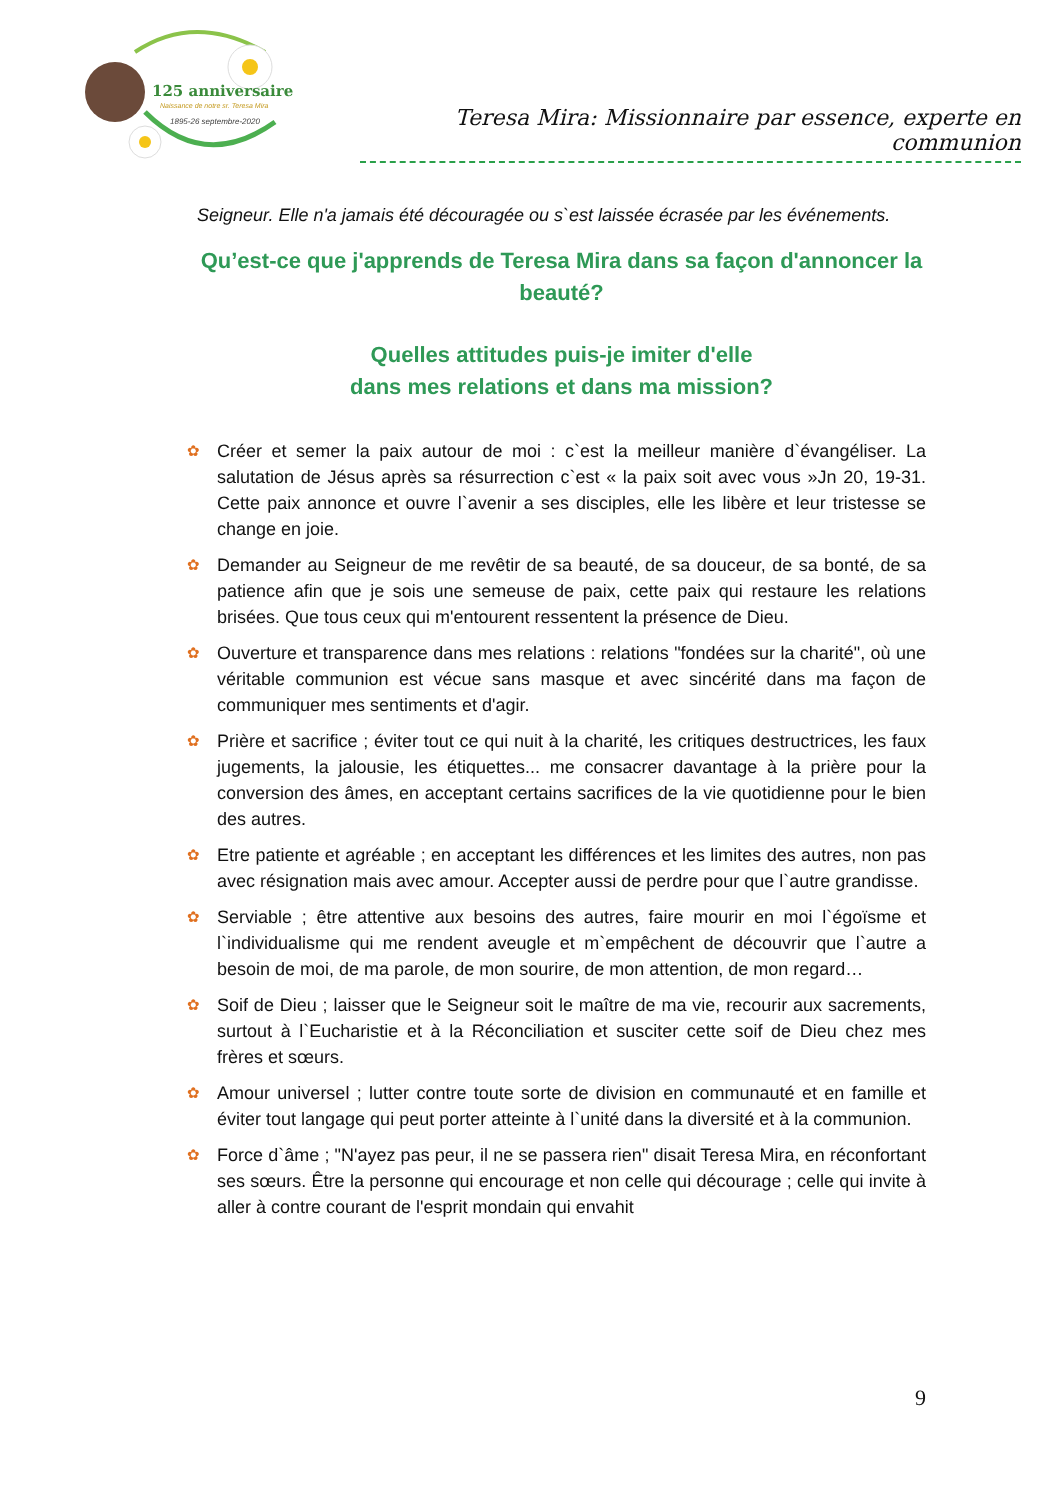125 anniversaire
Naissance de notre sr. Teresa Mira
1895-26 septembre-2020
Teresa Mira: Missionnaire par essence, experte en communion
Seigneur. Elle n'a jamais été découragée ou s`est laissée écrasée par les événements.
Qu’est-ce que j'apprends de Teresa Mira dans sa façon d'annoncer la beauté?
Quelles attitudes puis-je imiter d'elle
dans mes relations et dans ma mission?
✿ Créer et semer la paix autour de moi : c`est la meilleur manière d`évangéliser. La salutation de Jésus après sa résurrection c`est « la paix soit avec vous »Jn 20, 19-31. Cette paix annonce et ouvre l`avenir a ses disciples, elle les libère et leur tristesse se change en joie.
✿ Demander au Seigneur de me revêtir de sa beauté, de sa douceur, de sa bonté, de sa patience afin que je sois une semeuse de paix, cette paix qui restaure les relations brisées. Que tous ceux qui m'entourent ressentent la présence de Dieu.
✿ Ouverture et transparence dans mes relations : relations "fondées sur la charité", où une véritable communion est vécue sans masque et avec sincérité dans ma façon de communiquer mes sentiments et d'agir.
✿ Prière et sacrifice ; éviter tout ce qui nuit à la charité, les critiques destructrices, les faux jugements, la jalousie, les étiquettes... me consacrer davantage à la prière pour la conversion des âmes, en acceptant certains sacrifices de la vie quotidienne pour le bien des autres.
✿ Etre patiente et agréable ; en acceptant les différences et les limites des autres, non pas avec résignation mais avec amour. Accepter aussi de perdre pour que l`autre grandisse.
✿ Serviable ; être attentive aux besoins des autres, faire mourir en moi l`égoïsme et l`individualisme qui me rendent aveugle et m`empêchent de découvrir que l`autre a besoin de moi, de ma parole, de mon sourire, de mon attention, de mon regard…
✿ Soif de Dieu ; laisser que le Seigneur soit le maître de ma vie, recourir aux sacrements, surtout à l`Eucharistie et à la Réconciliation et susciter cette soif de Dieu chez mes frères et sœurs.
✿ Amour universel ; lutter contre toute sorte de division en communauté et en famille et éviter tout langage qui peut porter atteinte à l`unité dans la diversité et à la communion.
✿ Force d`âme ; "N'ayez pas peur, il ne se passera rien" disait Teresa Mira, en réconfortant ses sœurs. Être la personne qui encourage et non celle qui décourage ; celle qui invite à aller à contre courant de l'esprit mondain qui envahit
9